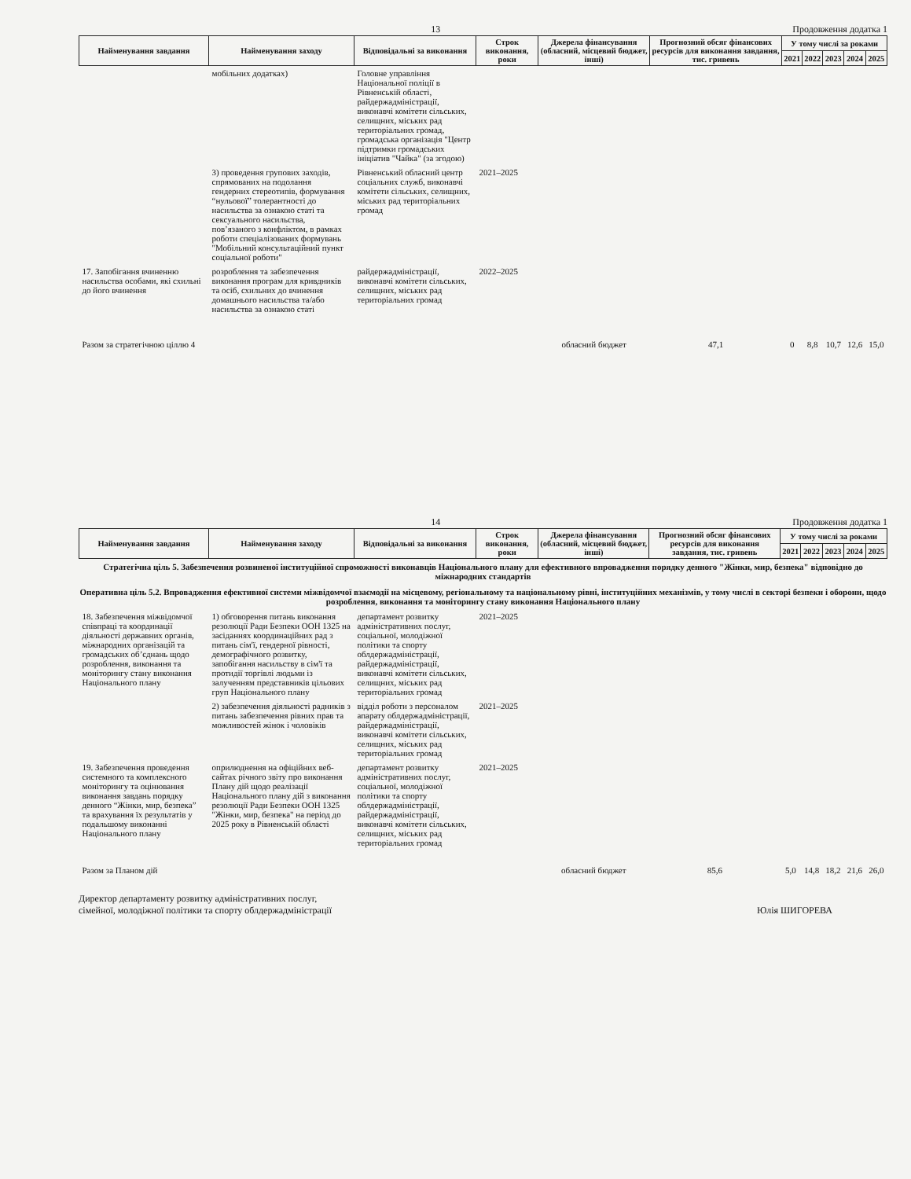13 Продовження додатка 1
| Найменування завдання | Найменування заходу | Відповідальні за виконання | Строк виконання, роки | Джерела фінансування (обласний, місцевий бюджет, інші) | Прогнозний обсяг фінансових ресурсів для виконання завдання, тис. гривень | У тому числі за роками | | | | |
| --- | --- | --- | --- | --- | --- | --- | --- | --- | --- | --- |
| | | | | | | 2021 | 2022 | 2023 | 2024 | 2025 |
| | мобільних додатках) | Головне управління Національної поліції в Рівненській області, райдержадміністрації, виконавчі комітети сільських, селищних, міських рад територіальних громад, громадська організація "Центр підтримки громадських ініціатив "Чайка" (за згодою) | | | | | | | | |
| | 3) проведення групових заходів, спрямованих на подолання гендерних стереотипів, формування “нульової” толерантності до насильства за ознакою статі та сексуального насильства, пов’язаного з конфліктом, в рамках роботи спеціалізованих формувань "Мобільний консультаційний пункт соціальної роботи" | Рівненський обласний центр соціальних служб, виконавчі комітети сільських, селищних, міських рад територіальних громад | 2021–2025 | | | | | | | |
| 17. Запобігання вчиненню насильства особами, які схильні до його вчинення | розроблення та забезпечення виконання програм для кривдників та осіб, схильних до вчинення домашнього насильства та/або насильства за ознакою статі | райдержадміністрації, виконавчі комітети сільських, селищних, міських рад територіальних громад | 2022–2025 | | | | | | | |
| Разом за стратегічною ціллю 4 | | | | обласний бюджет | 47,1 | 0 | 8,8 | 10,7 | 12,6 | 15,0 |
14 Продовження додатка 1
| Найменування завдання | Найменування заходу | Відповідальні за виконання | Строк виконання, роки | Джерела фінансування (обласний, місцевий бюджет, інші) | Прогнозний обсяг фінансових ресурсів для виконання завдання, тис. гривень | У тому числі за роками | | | | |
| --- | --- | --- | --- | --- | --- | --- | --- | --- | --- | --- |
| | | | | | | 2021 | 2022 | 2023 | 2024 | 2025 |
| Стратегічна ціль 5. Забезпечення розвиненої інституційної спроможності виконавців Національного плану для ефективного впровадження порядку денного "Жінки, мир, безпека" відповідно до міжнародних стандартів | | | | | | | | | | |
| Оперативна ціль 5.2. Впровадження ефективної системи міжвідомчої взаємодії на місцевому, регіональному та національному рівні, інституційних механізмів, у тому числі в секторі безпеки і оборони, щодо розроблення, виконання та моніторингу стану виконання Національного плану | | | | | | | | | | |
| 18. Забезпечення міжвідомчої співпраці та координації діяльності державних органів, міжнародних організацій та громадських об’єднань щодо розроблення, виконання та моніторингу стану виконання Національного плану | 1) обговорення питань виконання резолюції Ради Безпеки ООН 1325 на засіданнях координаційних рад з питань сім'ї, гендерної рівності, демографічного розвитку, запобігання насильству в сім'ї та протидії торгівлі людьми із залученням представників цільових груп Національного плану | департамент розвитку адміністративних послуг, соціальної, молодіжної політики та спорту облдержадміністрації, райдержадміністрації, виконавчі комітети сільських, селищних, міських рад територіальних громад | 2021–2025 | | | | | | | |
| | 2) забезпечення діяльності радників з питань забезпечення рівних прав та можливостей жінок і чоловіків | відділ роботи з персоналом апарату облдержадміністрації, райдержадміністрації, виконавчі комітети сільських, селищних, міських рад територіальних громад | 2021–2025 | | | | | | | |
| 19. Забезпечення проведення системного та комплексного моніторингу та оцінювання виконання завдань порядку денного “Жінки, мир, безпека” та врахування їх результатів у подальшому виконанні Національного плану | оприлюднення на офіційних веб-сайтах річного звіту про виконання Плану дій щодо реалізації Національного плану дій з виконання резолюції Ради Безпеки ООН 1325 "Жінки, мир, безпека" на період до 2025 року в Рівненській області | департамент розвитку адміністративних послуг, соціальної, молодіжної політики та спорту облдержадміністрації, райдержадміністрації, виконавчі комітети сільських, селищних, міських рад територіальних громад | 2021–2025 | | | | | | | |
| Разом за Планом дій | | | | обласний бюджет | 85,6 | 5,0 | 14,8 | 18,2 | 21,6 | 26,0 |
Директор департаменту розвитку адміністративних послуг,
сімейної, молодіжної політики та спорту облдержадміністрації Юлія ШИГОРЕВА